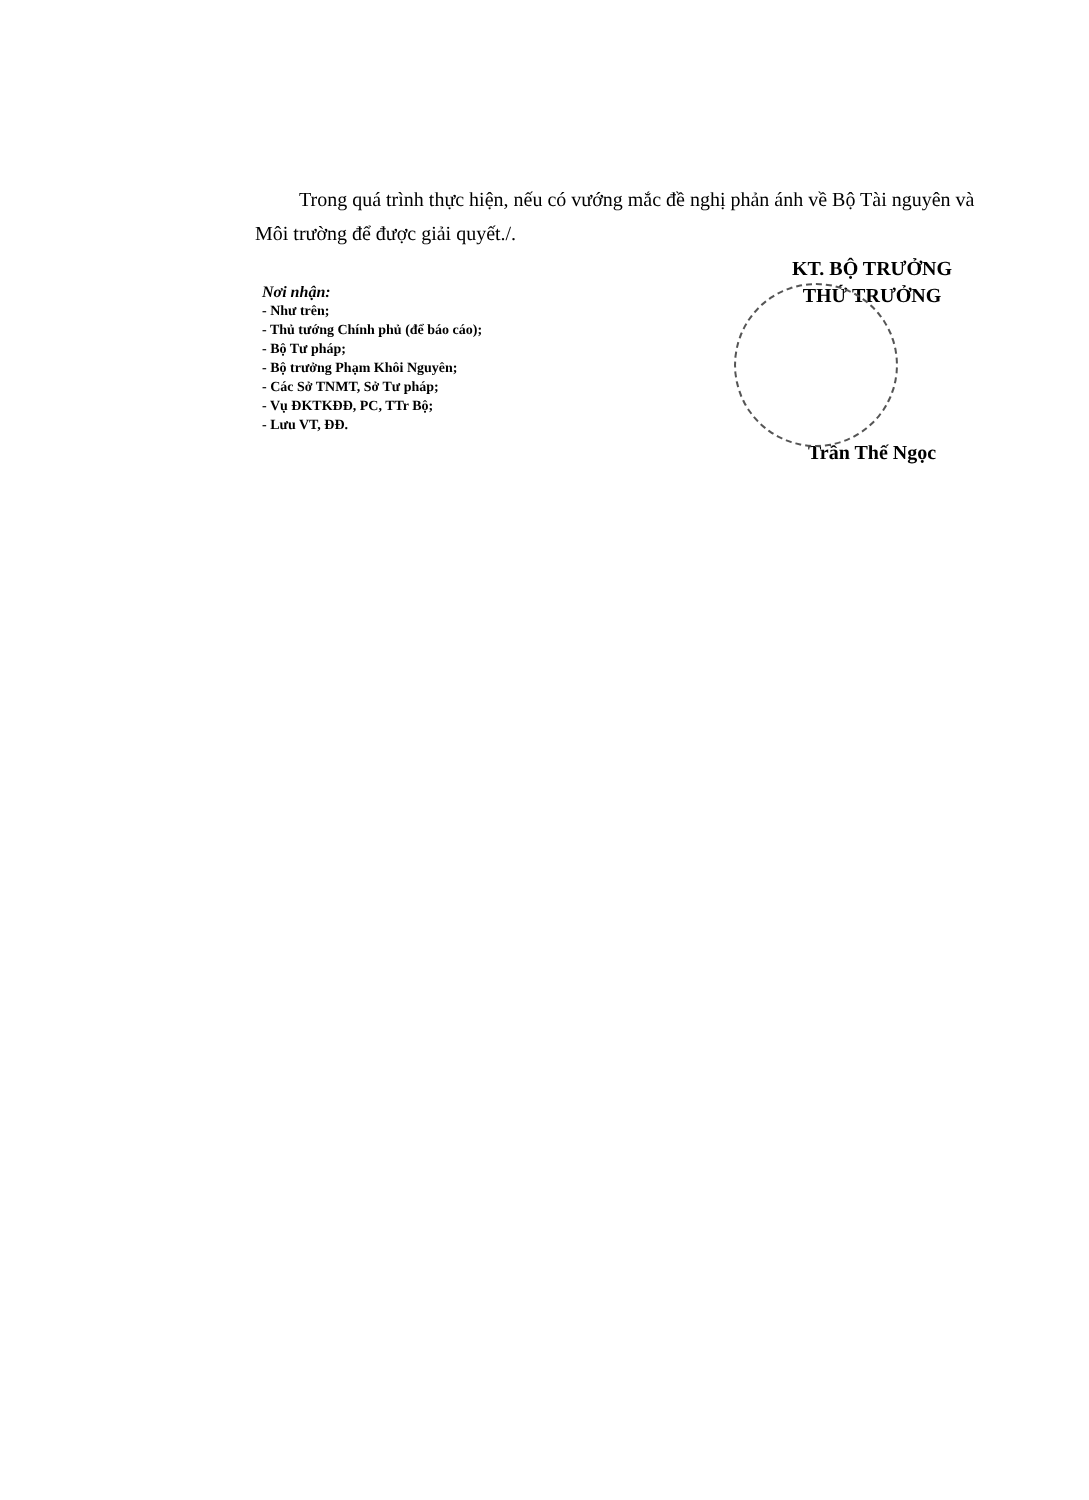Trong quá trình thực hiện, nếu có vướng mắc đề nghị phản ánh về Bộ Tài nguyên và Môi trường để được giải quyết./.
Nơi nhận:
- Như trên;
- Thủ tướng Chính phủ (để báo cáo);
- Bộ Tư pháp;
- Bộ trưởng Phạm Khôi Nguyên;
- Các Sở TNMT, Sở Tư pháp;
- Vụ ĐKTKĐĐ, PC, TTr Bộ;
- Lưu VT, ĐĐ.
KT. BỘ TRƯỞNG
THỨ TRƯỞNG
Trần Thế Ngọc